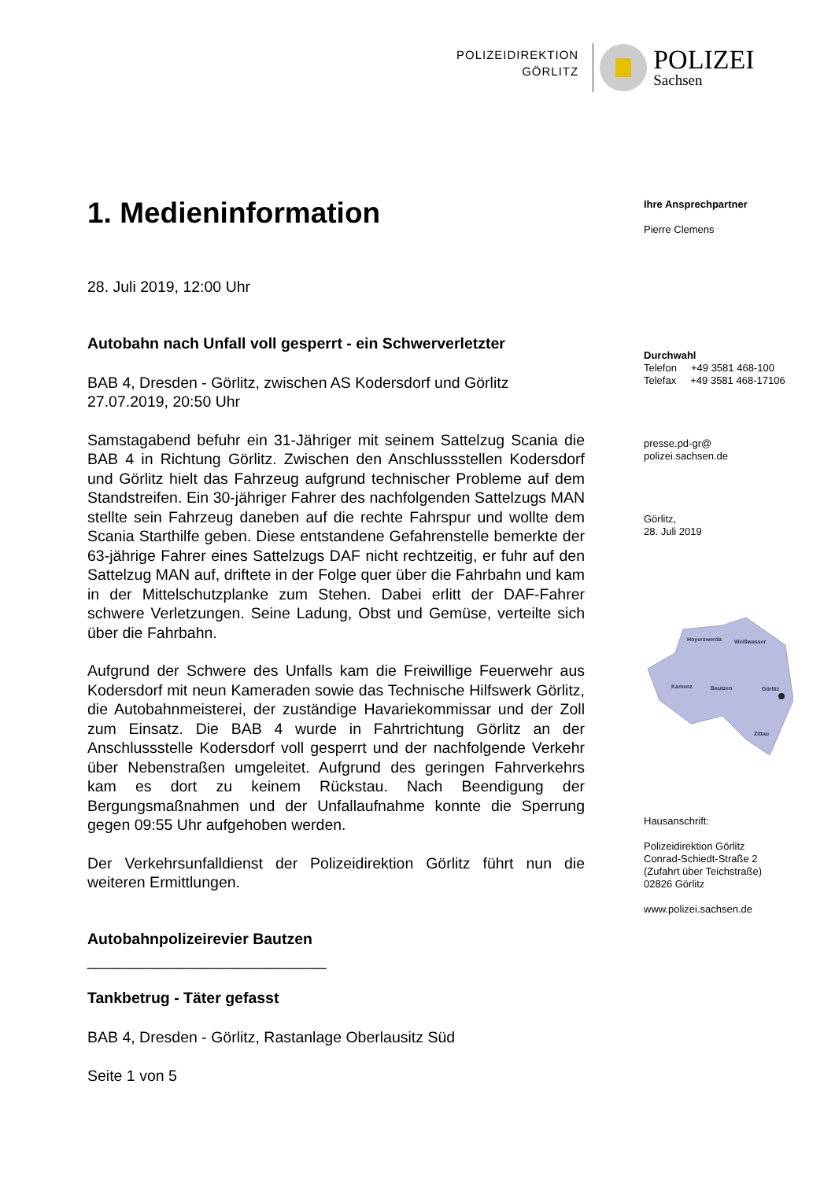POLIZEIDIREKTION
GÖRLITZ
POLIZEI
Sachsen
1. Medieninformation
28. Juli 2019, 12:00 Uhr
Autobahn nach Unfall voll gesperrt - ein Schwerverletzter
BAB 4, Dresden - Görlitz, zwischen AS Kodersdorf und Görlitz
27.07.2019, 20:50 Uhr
Samstagabend befuhr ein 31-Jähriger mit seinem Sattelzug Scania die BAB 4 in Richtung Görlitz. Zwischen den Anschlussstellen Kodersdorf und Görlitz hielt das Fahrzeug aufgrund technischer Probleme auf dem Standstreifen. Ein 30-jähriger Fahrer des nachfolgenden Sattelzugs MAN stellte sein Fahrzeug daneben auf die rechte Fahrspur und wollte dem Scania Starthilfe geben. Diese entstandene Gefahrenstelle bemerkte der 63-jährige Fahrer eines Sattelzugs DAF nicht rechtzeitig, er fuhr auf den Sattelzug MAN auf, driftete in der Folge quer über die Fahrbahn und kam in der Mittelschutzplanke zum Stehen. Dabei erlitt der DAF-Fahrer schwere Verletzungen. Seine Ladung, Obst und Gemüse, verteilte sich über die Fahrbahn.
Aufgrund der Schwere des Unfalls kam die Freiwillige Feuerwehr aus Kodersdorf mit neun Kameraden sowie das Technische Hilfswerk Görlitz, die Autobahnmeisterei, der zuständige Havariekommissar und der Zoll zum Einsatz. Die BAB 4 wurde in Fahrtrichtung Görlitz an der Anschlussstelle Kodersdorf voll gesperrt und der nachfolgende Verkehr über Nebenstraßen umgeleitet. Aufgrund des geringen Fahrverkehrs kam es dort zu keinem Rückstau. Nach Beendigung der Bergungsmaßnahmen und der Unfallaufnahme konnte die Sperrung gegen 09:55 Uhr aufgehoben werden.
Der Verkehrsunfalldienst der Polizeidirektion Görlitz führt nun die weiteren Ermittlungen.
Autobahnpolizeirevier Bautzen
____________________________
Tankbetrug - Täter gefasst
BAB 4, Dresden - Görlitz, Rastanlage Oberlausitz Süd
Seite 1 von 5
Ihre Ansprechpartner
Pierre Clemens
Durchwahl
Telefon +49 3581 468-100
Telefax +49 3581 468-17106
presse.pd-gr@
polizei.sachsen.de
Görlitz,
28. Juli 2019
Hoyerswerda
Weißwasser
Kamenz
Bautzen
Görlitz
Zittau
Hausanschrift:
Polizeidirektion Görlitz
Conrad-Schiedt-Straße 2
(Zufahrt über Teichstraße)
02826 Görlitz
www.polizei.sachsen.de